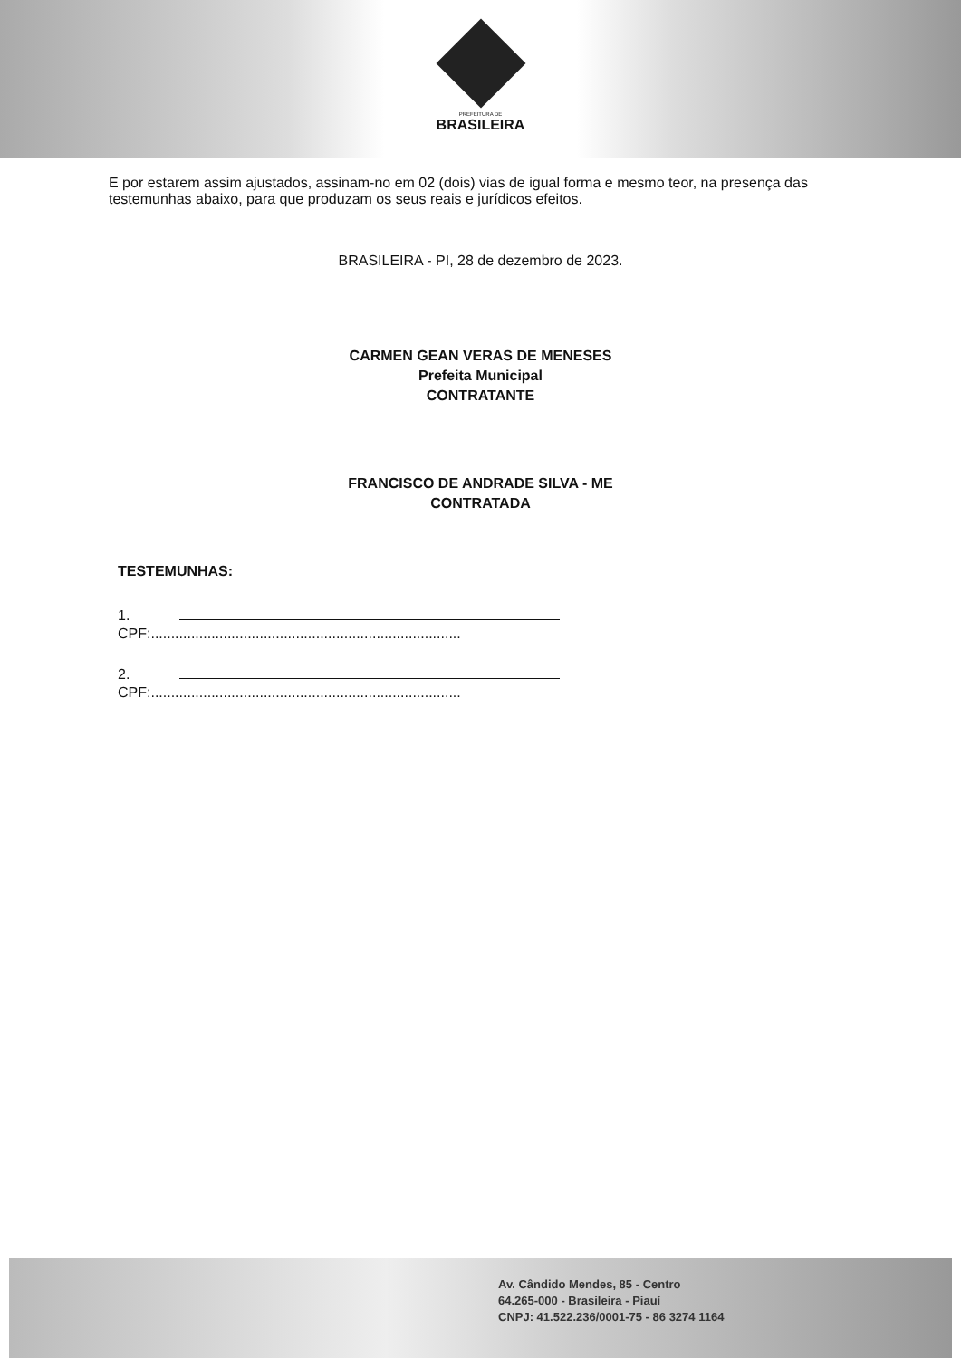PREFEITURA DE BRASILEIRA
E por estarem assim ajustados, assinam-no em 02 (dois) vias de igual forma e mesmo teor, na presença das testemunhas abaixo, para que produzam os seus reais e jurídicos efeitos.
BRASILEIRA - PI, 28 de dezembro de 2023.
CARMEN GEAN VERAS DE MENESES
Prefeita Municipal
CONTRATANTE
FRANCISCO DE ANDRADE SILVA - ME
CONTRATADA
TESTEMUNHAS:
1.
CPF:.............................................................................
2.
CPF:.............................................................................
Av. Cândido Mendes, 85 - Centro
64.265-000 - Brasileira - Piauí
CNPJ: 41.522.236/0001-75 - 86 3274 1164